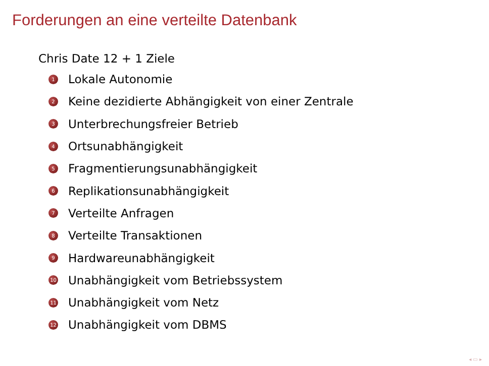Forderungen an eine verteilte Datenbank
Chris Date 12 + 1 Ziele
1 Lokale Autonomie
2 Keine dezidierte Abhängigkeit von einer Zentrale
3 Unterbrechungsfreier Betrieb
4 Ortsunabhängigkeit
5 Fragmentierungsunabhängigkeit
6 Replikationsunabhängigkeit
7 Verteilte Anfragen
8 Verteilte Transaktionen
9 Hardwareunabhängigkeit
10 Unabhängigkeit vom Betriebssystem
11 Unabhängigkeit vom Netz
12 Unabhängigkeit vom DBMS
◂ ▭ ▸